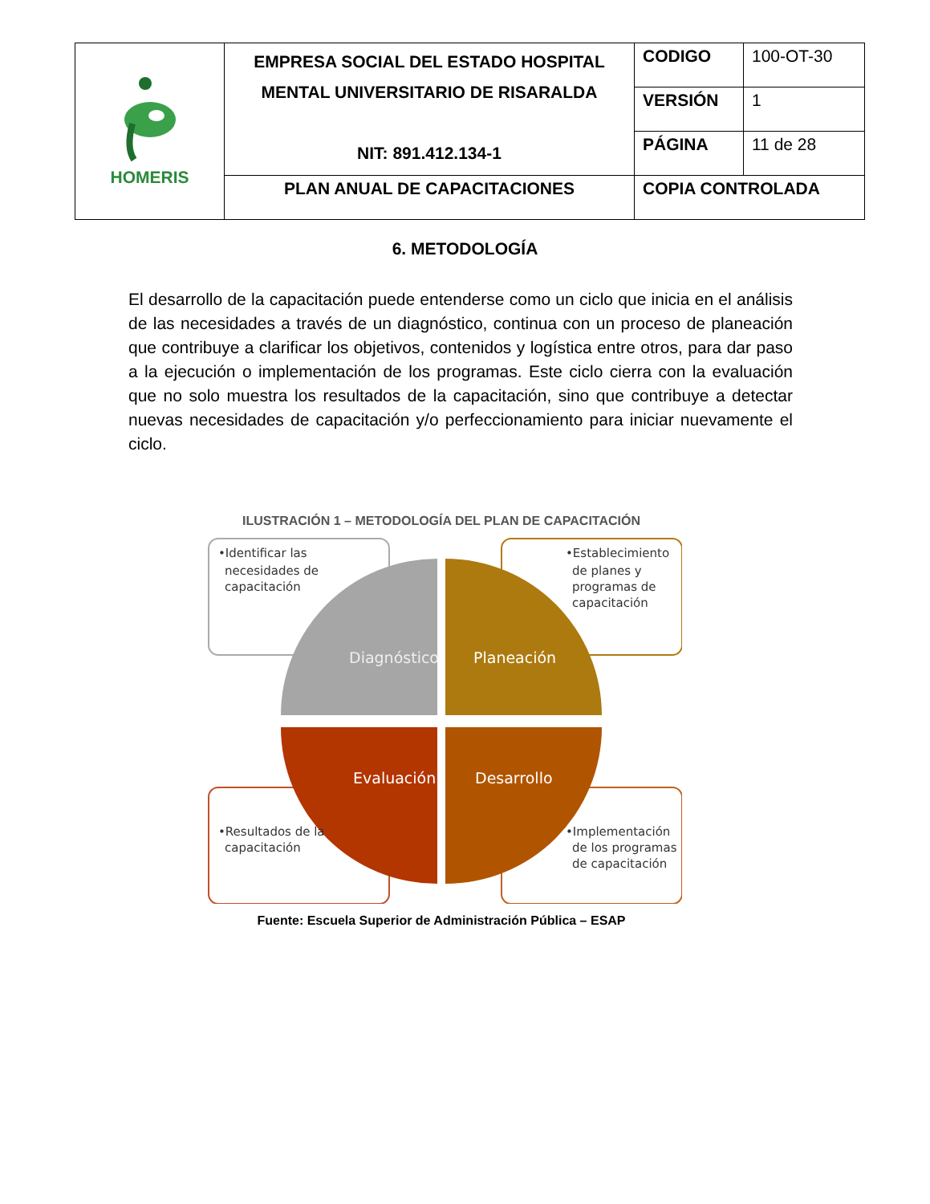| HOMERIS | EMPRESA SOCIAL DEL ESTADO HOSPITAL MENTAL UNIVERSITARIO DE RISARALDA NIT: 891.412.134-1 | CODIGO | 100-OT-30 |
| | | VERSIÓN | 1 |
| | | PÁGINA | 11 de 28 |
| | PLAN ANUAL DE CAPACITACIONES | COPIA CONTROLADA | |
6. METODOLOGÍA
El desarrollo de la capacitación puede entenderse como un ciclo que inicia en el análisis de las necesidades a través de un diagnóstico, continua con un proceso de planeación que contribuye a clarificar los objetivos, contenidos y logística entre otros, para dar paso a la ejecución o implementación de los programas. Este ciclo cierra con la evaluación que no solo muestra los resultados de la capacitación, sino que contribuye a detectar nuevas necesidades de capacitación y/o perfeccionamiento para iniciar nuevamente el ciclo.
ILUSTRACIÓN 1 – METODOLOGÍA DEL PLAN DE CAPACITACIÓN
•Identificar las
necesidades de
capacitación
•Establecimiento
de planes y
programas de
capacitación
•Resultados de la
capacitación
•Implementación
de los programas
de capacitación
Diagnóstico
Planeación
Evaluación
Desarrollo
Fuente: Escuela Superior de Administración Pública – ESAP